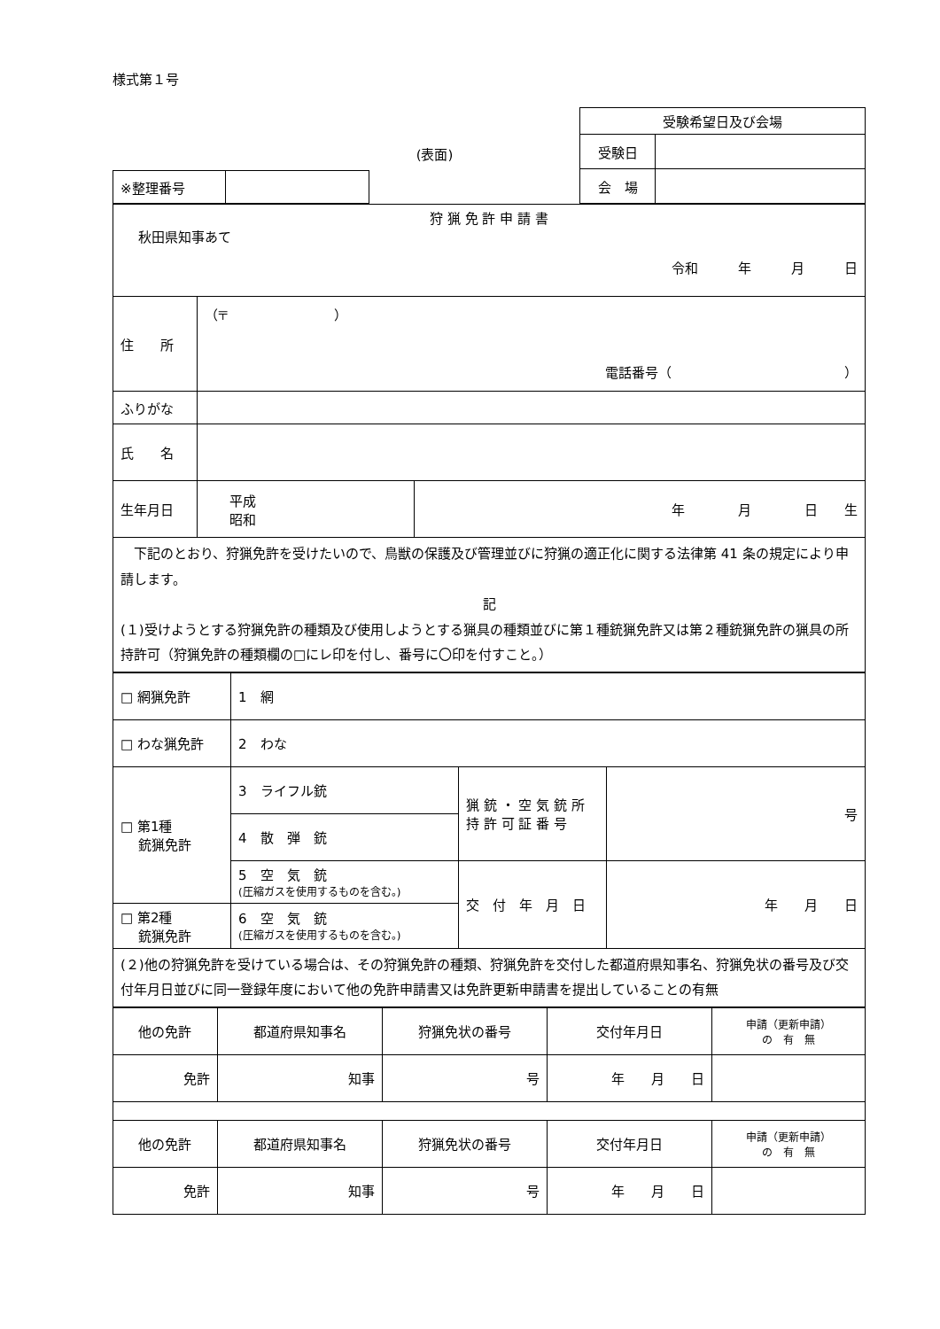様式第１号
(表面)
| ※整理番号 | |
| 受験希望日及び会場 | |
| 受験日 | |
| 会 場 | |
| 狩 猟 免 許 申 請 書 秋田県知事あて 令和 年 月 日 | | |
| 住 所 | （〒 ） 電話番号（ ） | |
| ふりがな | | |
| 氏 名 | | |
| 生年月日 | 平成 昭和 | 年 月 日 生 |
| 下記のとおり、狩猟免許を受けたいので、鳥獣の保護及び管理並びに狩猟の適正化に関する法律第 41 条の規定により申請します。 記 (１)受けようとする狩猟免許の種類及び使用しようとする猟具の種類並びに第１種銃猟免許又は第２種銃猟免許の猟具の所持許可（狩猟免許の種類欄の□にレ印を付し、番号に〇印を付すこと。） | | |
| □ 網猟免許 | 1 網 | | |
| □ わな猟免許 | 2 わな | | |
| □ 第1種 銃猟免許 | 3 ライフル銃 | 猟 銃 ・ 空 気 銃 所 持 許 可 証 番 号 | 号 |
| | 4 散 弾 銃 | | |
| | 5 空 気 銃 (圧縮ガスを使用するものを含む。) | 交 付 年 月 日 | 年 月 日 |
| □ 第2種 銃猟免許 | 6 空 気 銃 (圧縮ガスを使用するものを含む。) | | |
| (２)他の狩猟免許を受けている場合は、その狩猟免許の種類、狩猟免許を交付した都道府県知事名、狩猟免状の番号及び交付年月日並びに同一登録年度において他の免許申請書又は免許更新申請書を提出していることの有無 | | | |
| 他の免許 | 都道府県知事名 | 狩猟免状の番号 | 交付年月日 | 申請（更新申請） の 有 無 |
| 免許 | 知事 | 号 | 年 月 日 | |
| 他の免許 | 都道府県知事名 | 狩猟免状の番号 | 交付年月日 | 申請（更新申請） の 有 無 |
| 免許 | 知事 | 号 | 年 月 日 | |